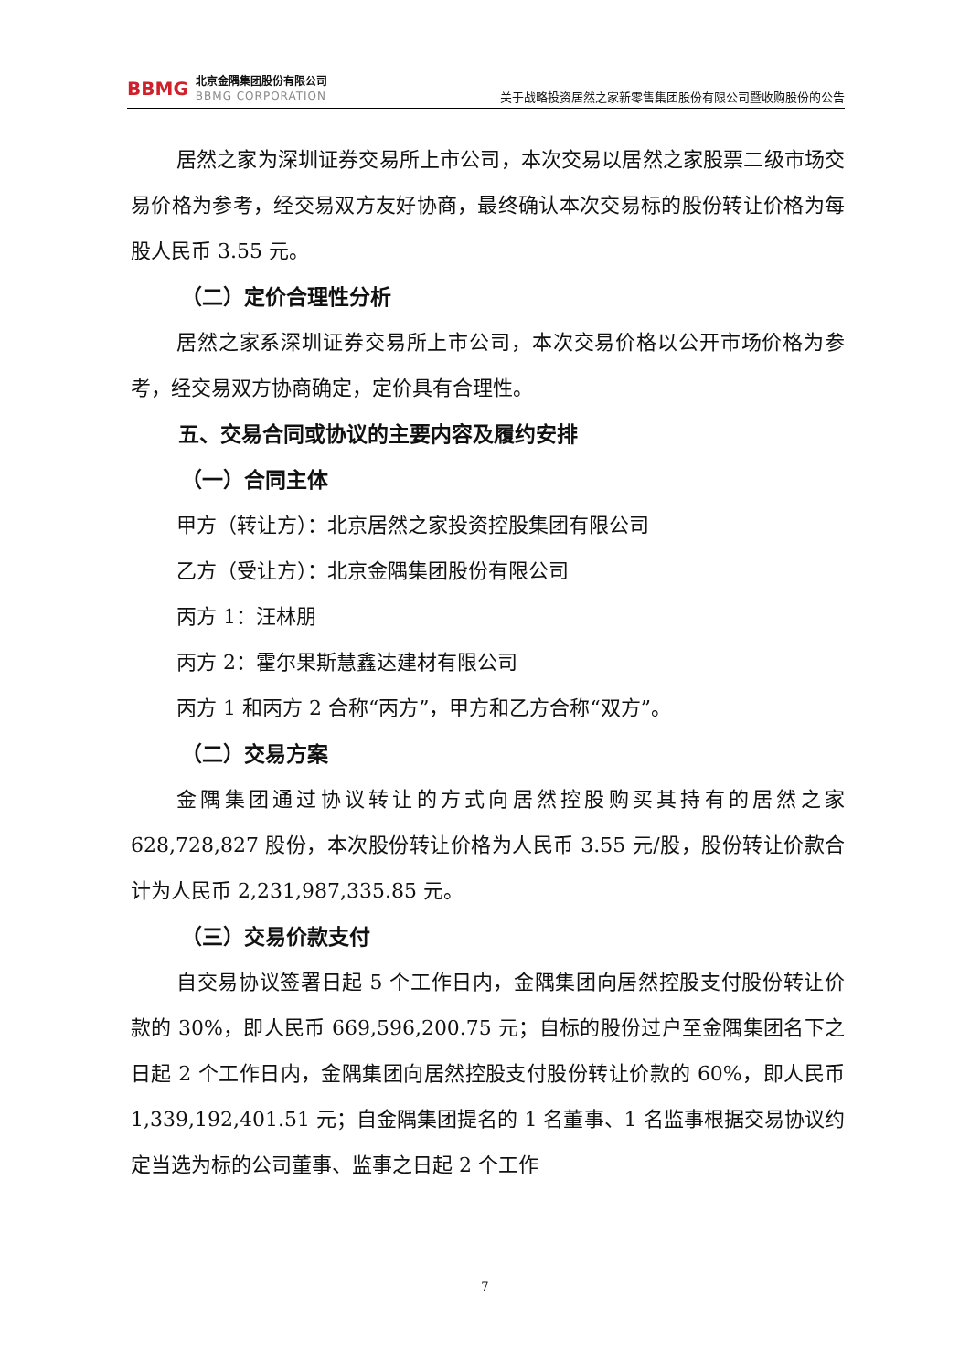BBMG
北京金隅集团股份有限公司
BBMG CORPORATION
关于战略投资居然之家新零售集团股份有限公司暨收购股份的公告
居然之家为深圳证券交易所上市公司，本次交易以居然之家股票二级市场交易价格为参考，经交易双方友好协商，最终确认本次交易标的股份转让价格为每股人民币 3.55 元。
（二）定价合理性分析
居然之家系深圳证券交易所上市公司，本次交易价格以公开市场价格为参考，经交易双方协商确定，定价具有合理性。
五、交易合同或协议的主要内容及履约安排
（一）合同主体
甲方（转让方）：北京居然之家投资控股集团有限公司
乙方（受让方）：北京金隅集团股份有限公司
丙方 1：汪林朋
丙方 2：霍尔果斯慧鑫达建材有限公司
丙方 1 和丙方 2 合称“丙方”，甲方和乙方合称“双方”。
（二）交易方案
金隅集团通过协议转让的方式向居然控股购买其持有的居然之家 628,728,827 股份，本次股份转让价格为人民币 3.55 元/股，股份转让价款合计为人民币 2,231,987,335.85 元。
（三）交易价款支付
自交易协议签署日起 5 个工作日内，金隅集团向居然控股支付股份转让价款的 30%，即人民币 669,596,200.75 元；自标的股份过户至金隅集团名下之日起 2 个工作日内，金隅集团向居然控股支付股份转让价款的 60%，即人民币 1,339,192,401.51 元；自金隅集团提名的 1 名董事、1 名监事根据交易协议约定当选为标的公司董事、监事之日起 2 个工作
7